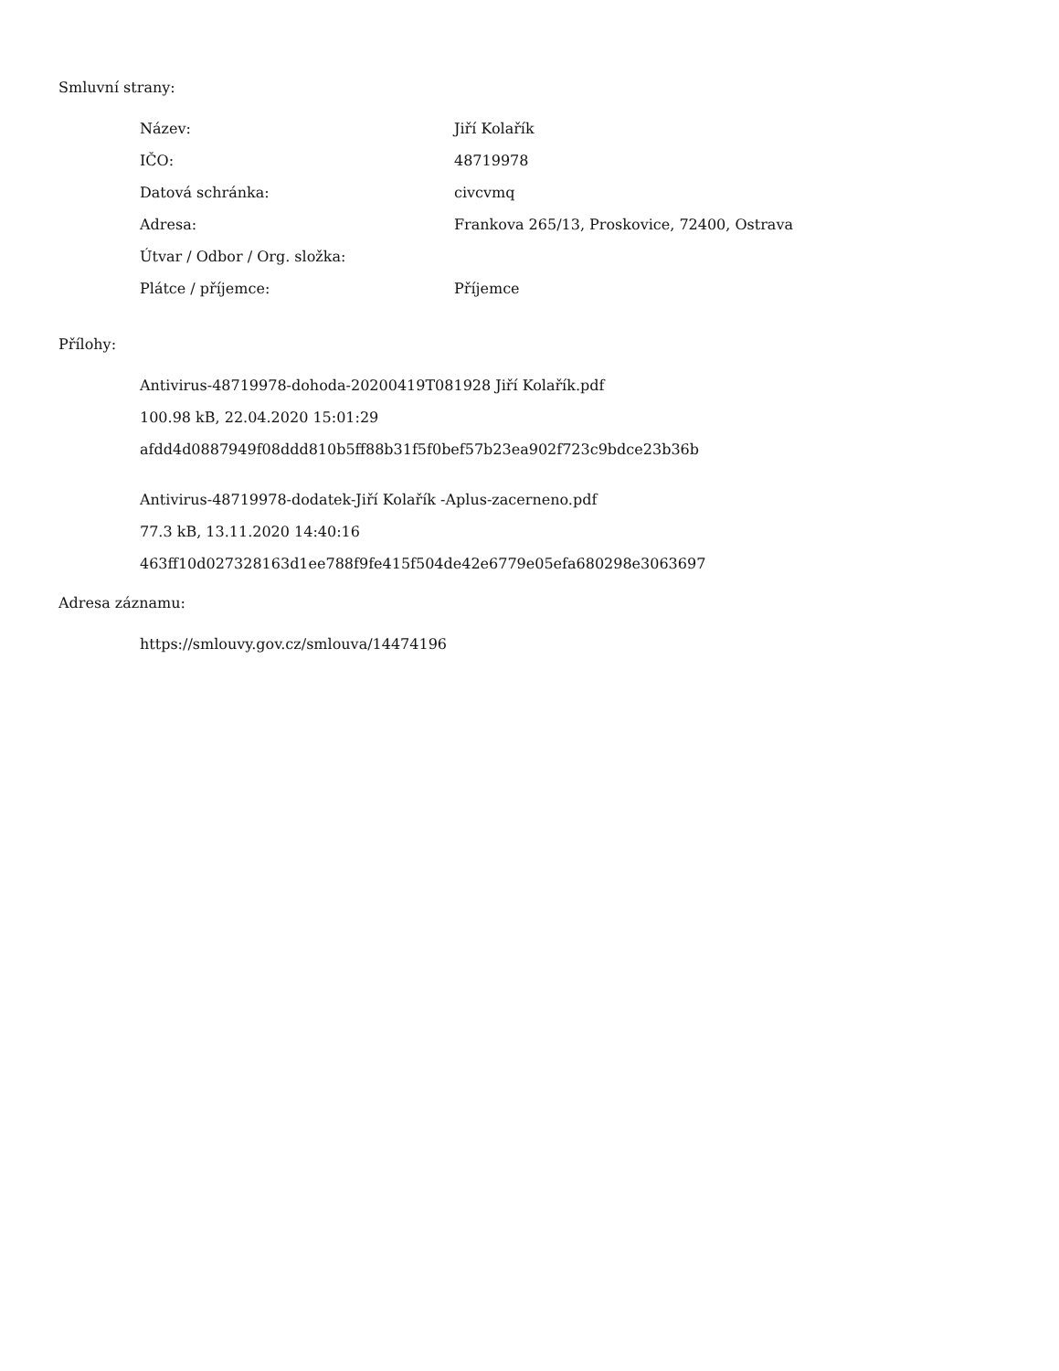Smluvní strany:
| Název: | Jiří Kolařík |
| IČO: | 48719978 |
| Datová schránka: | civcvmq |
| Adresa: | Frankova 265/13, Proskovice, 72400, Ostrava |
| Útvar / Odbor / Org. složka: | |
| Plátce / příjemce: | Příjemce |
Přílohy:
Antivirus-48719978-dohoda-20200419T081928 Jiří Kolařík.pdf
100.98 kB, 22.04.2020 15:01:29
afdd4d0887949f08ddd810b5ff88b31f5f0bef57b23ea902f723c9bdce23b36b
Antivirus-48719978-dodatek-Jiří Kolařík -Aplus-zacerneno.pdf
77.3 kB, 13.11.2020 14:40:16
463ff10d027328163d1ee788f9fe415f504de42e6779e05efa680298e3063697
Adresa záznamu:
https://smlouvy.gov.cz/smlouva/14474196